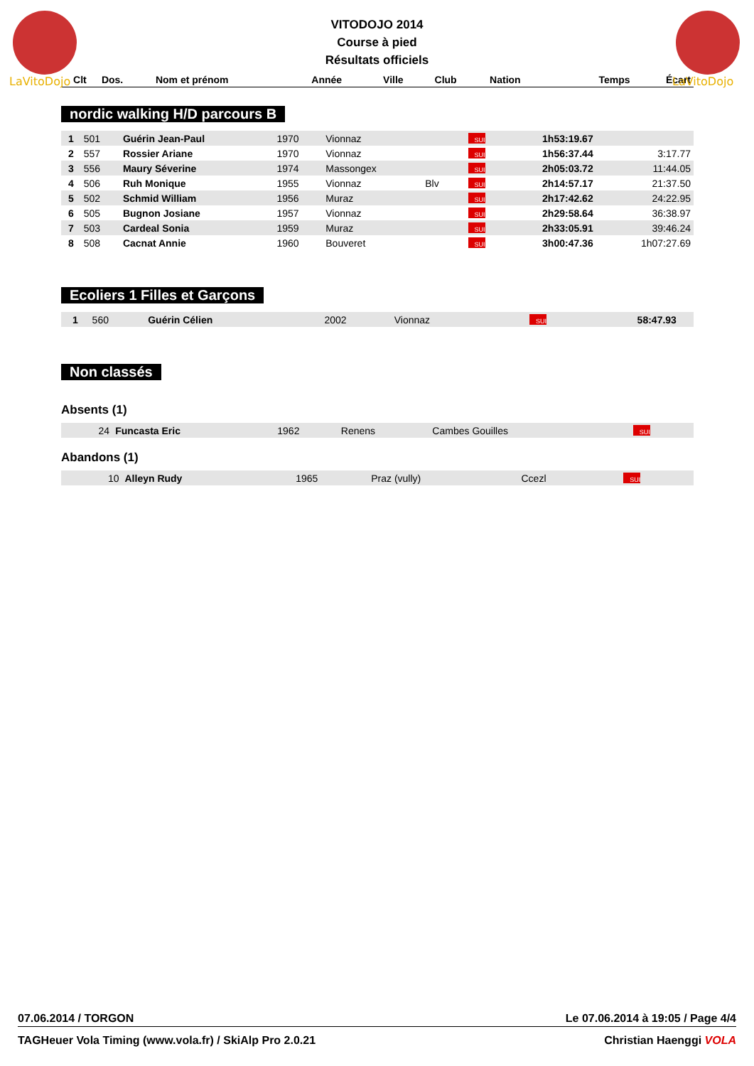LaVitoDojo
LaVitoDojo
VITODOJO 2014
Course à pied
Résultats officiels
| Clt | Dos. | Nom et prénom | Année | Ville | Club | Nation | Temps | Écart |
| --- | --- | --- | --- | --- | --- | --- | --- | --- |
nordic walking H/D parcours B
| 1 | 501 | Guérin Jean-Paul | 1970 | Vionnaz | | SUI | 1h53:19.67 | |
| 2 | 557 | Rossier Ariane | 1970 | Vionnaz | | SUI | 1h56:37.44 | 3:17.77 |
| 3 | 556 | Maury Séverine | 1974 | Massongex | | SUI | 2h05:03.72 | 11:44.05 |
| 4 | 506 | Ruh Monique | 1955 | Vionnaz | Blv | SUI | 2h14:57.17 | 21:37.50 |
| 5 | 502 | Schmid William | 1956 | Muraz | | SUI | 2h17:42.62 | 24:22.95 |
| 6 | 505 | Bugnon Josiane | 1957 | Vionnaz | | SUI | 2h29:58.64 | 36:38.97 |
| 7 | 503 | Cardeal Sonia | 1959 | Muraz | | SUI | 2h33:05.91 | 39:46.24 |
| 8 | 508 | Cacnat Annie | 1960 | Bouveret | | SUI | 3h00:47.36 | 1h07:27.69 |
Ecoliers 1 Filles et Garçons
| 1 | 560 | Guérin Célien | 2002 | Vionnaz | | SUI | 58:47.93 | |
Non classés
Absents (1)
| | 24 | Funcasta Eric | 1962 | Renens | Cambes Gouilles | SUI | | |
Abandons (1)
| | 10 | Alleyn Rudy | 1965 | Praz (vully) | Ccezl | SUI | | |
07.06.2014 / TORGON Le 07.06.2014 à 19:05 / Page 4/4
TAGHeuer Vola Timing (www.vola.fr) / SkiAlp Pro 2.0.21 Christian Haenggi VOLA